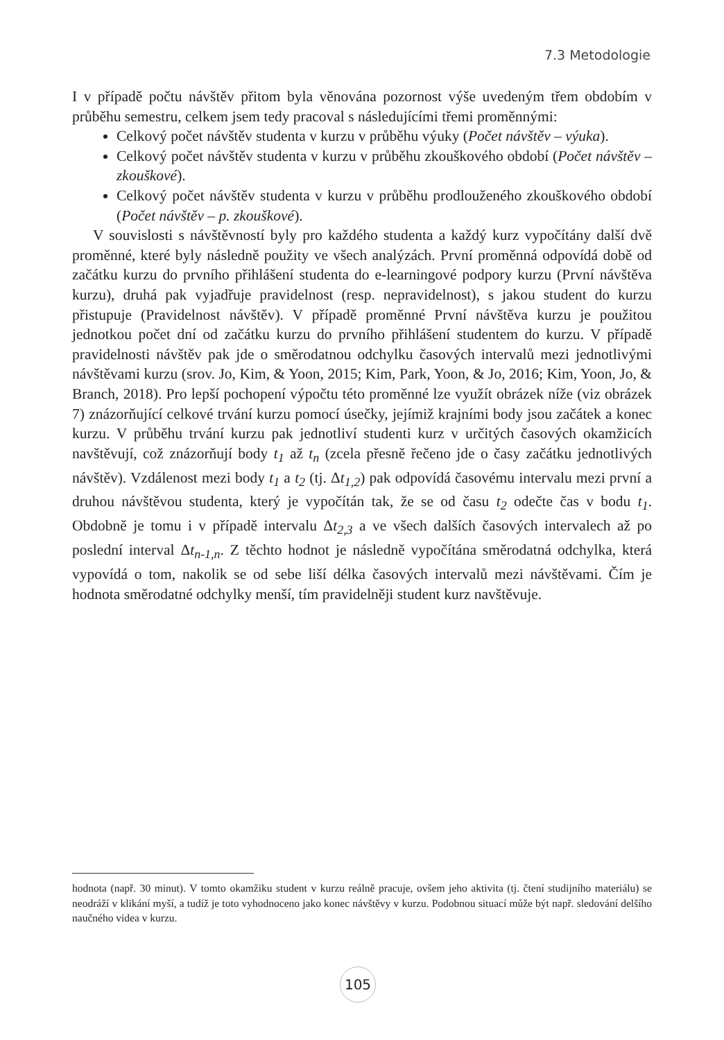7.3 Metodologie
I v případě počtu návštěv přitom byla věnována pozornost výše uvedeným třem obdobím v průběhu semestru, celkem jsem tedy pracoval s následujícími třemi proměnnými:
Celkový počet návštěv studenta v kurzu v průběhu výuky (Počet návštěv – výuka).
Celkový počet návštěv studenta v kurzu v průběhu zkouškového období (Počet návštěv – zkouškové).
Celkový počet návštěv studenta v kurzu v průběhu prodlouženého zkouškového období (Počet návštěv – p. zkouškové).
V souvislosti s návštěvností byly pro každého studenta a každý kurz vypočítány další dvě proměnné, které byly následně použity ve všech analýzách. První proměnná odpovídá době od začátku kurzu do prvního přihlášení studenta do e-learningové podpory kurzu (První návštěva kurzu), druhá pak vyjadřuje pravidelnost (resp. nepravidelnost), s jakou student do kurzu přistupuje (Pravidelnost návštěv). V případě proměnné První návštěva kurzu je použitou jednotkou počet dní od začátku kurzu do prvního přihlášení studentem do kurzu. V případě pravidelnosti návštěv pak jde o směrodatnou odchylku časových intervalů mezi jednotlivými návštěvami kurzu (srov. Jo, Kim, & Yoon, 2015; Kim, Park, Yoon, & Jo, 2016; Kim, Yoon, Jo, & Branch, 2018). Pro lepší pochopení výpočtu této proměnné lze využít obrázek níže (viz obrázek 7) znázorňující celkové trvání kurzu pomocí úsečky, jejímiž krajními body jsou začátek a konec kurzu. V průběhu trvání kurzu pak jednotliví studenti kurz v určitých časových okamžicích navštěvují, což znázorňují body t<sub>1</sub> až t<sub>n</sub> (zcela přesně řečeno jde o časy začátku jednotlivých návštěv). Vzdálenost mezi body t<sub>1</sub> a t<sub>2</sub> (tj. Δt<sub>1,2</sub>) pak odpovídá časovému intervalu mezi první a druhou návštěvou studenta, který je vypočítán tak, že se od času t<sub>2</sub> odečte čas v bodu t<sub>1</sub>. Obdobně je tomu i v případě intervalu Δt<sub>2,3</sub> a ve všech dalších časových intervalech až po poslední interval Δt<sub>n-1,n</sub>. Z těchto hodnot je následně vypočítána směrodatná odchylka, která vypovídá o tom, nakolik se od sebe liší délka časových intervalů mezi návštěvami. Čím je hodnota směrodatné odchylky menší, tím pravidelněji student kurz navštěvuje.
hodnota (např. 30 minut). V tomto okamžiku student v kurzu reálně pracuje, ovšem jeho aktivita (tj. čtení studijního materiálu) se neodráží v klikání myší, a tudíž je toto vyhodnoceno jako konec návštěvy v kurzu. Podobnou situací může být např. sledování delšího naučného videa v kurzu.
105